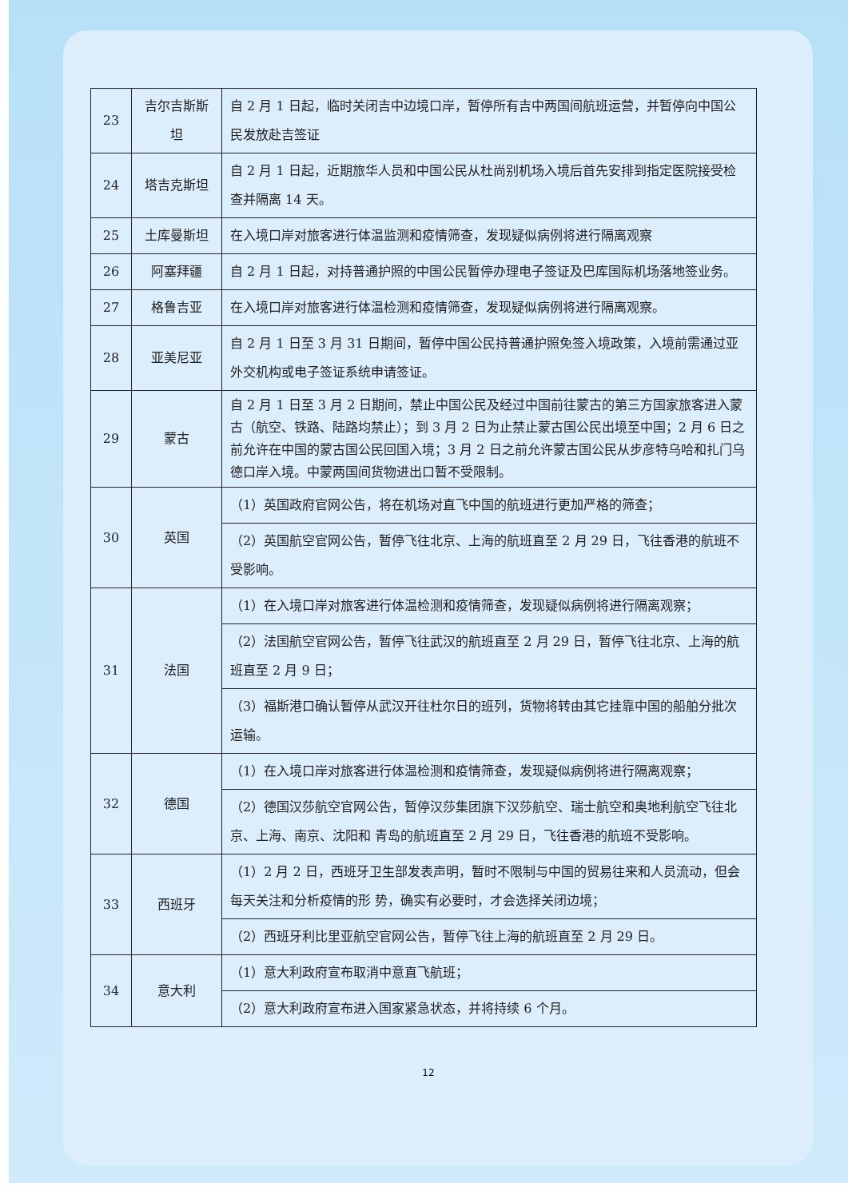| 23 | 吉尔吉斯斯坦 | 自 2 月 1 日起，临时关闭吉中边境口岸，暂停所有吉中两国间航班运营，并暂停向中国公民发放赴吉签证 |
| 24 | 塔吉克斯坦 | 自 2 月 1 日起，近期旅华人员和中国公民从杜尚别机场入境后首先安排到指定医院接受检查并隔离 14 天。 |
| 25 | 土库曼斯坦 | 在入境口岸对旅客进行体温监测和疫情筛查，发现疑似病例将进行隔离观察 |
| 26 | 阿塞拜疆 | 自 2 月 1 日起，对持普通护照的中国公民暂停办理电子签证及巴库国际机场落地签业务。 |
| 27 | 格鲁吉亚 | 在入境口岸对旅客进行体温检测和疫情筛查，发现疑似病例将进行隔离观察。 |
| 28 | 亚美尼亚 | 自 2 月 1 日至 3 月 31 日期间，暂停中国公民持普通护照免签入境政策，入境前需通过亚外交机构或电子签证系统申请签证。 |
| 29 | 蒙古 | 自 2 月 1 日至 3 月 2 日期间，禁止中国公民及经过中国前往蒙古的第三方国家旅客进入蒙古（航空、铁路、陆路均禁止）；到 3 月 2 日为止禁止蒙古国公民出境至中国；2 月 6 日之前允许在中国的蒙古国公民回国入境；3 月 2 日之前允许蒙古国公民从步彦特乌哈和扎门乌德口岸入境。中蒙两国间货物进出口暂不受限制。 |
| 30 | 英国 | （1）英国政府官网公告，将在机场对直飞中国的航班进行更加严格的筛查； |
| | | （2）英国航空官网公告，暂停飞往北京、上海的航班直至 2 月 29 日，飞往香港的航班不受影响。 |
| 31 | 法国 | （1）在入境口岸对旅客进行体温检测和疫情筛查，发现疑似病例将进行隔离观察； |
| | | （2）法国航空官网公告，暂停飞往武汉的航班直至 2 月 29 日，暂停飞往北京、上海的航班直至 2 月 9 日； |
| | | （3）福斯港口确认暂停从武汉开往杜尔日的班列，货物将转由其它挂靠中国的船舶分批次运输。 |
| 32 | 德国 | （1）在入境口岸对旅客进行体温检测和疫情筛查，发现疑似病例将进行隔离观察； |
| | | （2）德国汉莎航空官网公告，暂停汉莎集团旗下汉莎航空、瑞士航空和奥地利航空飞往北京、上海、南京、沈阳和 青岛的航班直至 2 月 29 日，飞往香港的航班不受影响。 |
| 33 | 西班牙 | （1）2 月 2 日，西班牙卫生部发表声明，暂时不限制与中国的贸易往来和人员流动，但会每天关注和分析疫情的形 势，确实有必要时，才会选择关闭边境； |
| | | （2）西班牙利比里亚航空官网公告，暂停飞往上海的航班直至 2 月 29 日。 |
| 34 | 意大利 | （1）意大利政府宣布取消中意直飞航班； |
| | | （2）意大利政府宣布进入国家紧急状态，并将持续 6 个月。 |
12